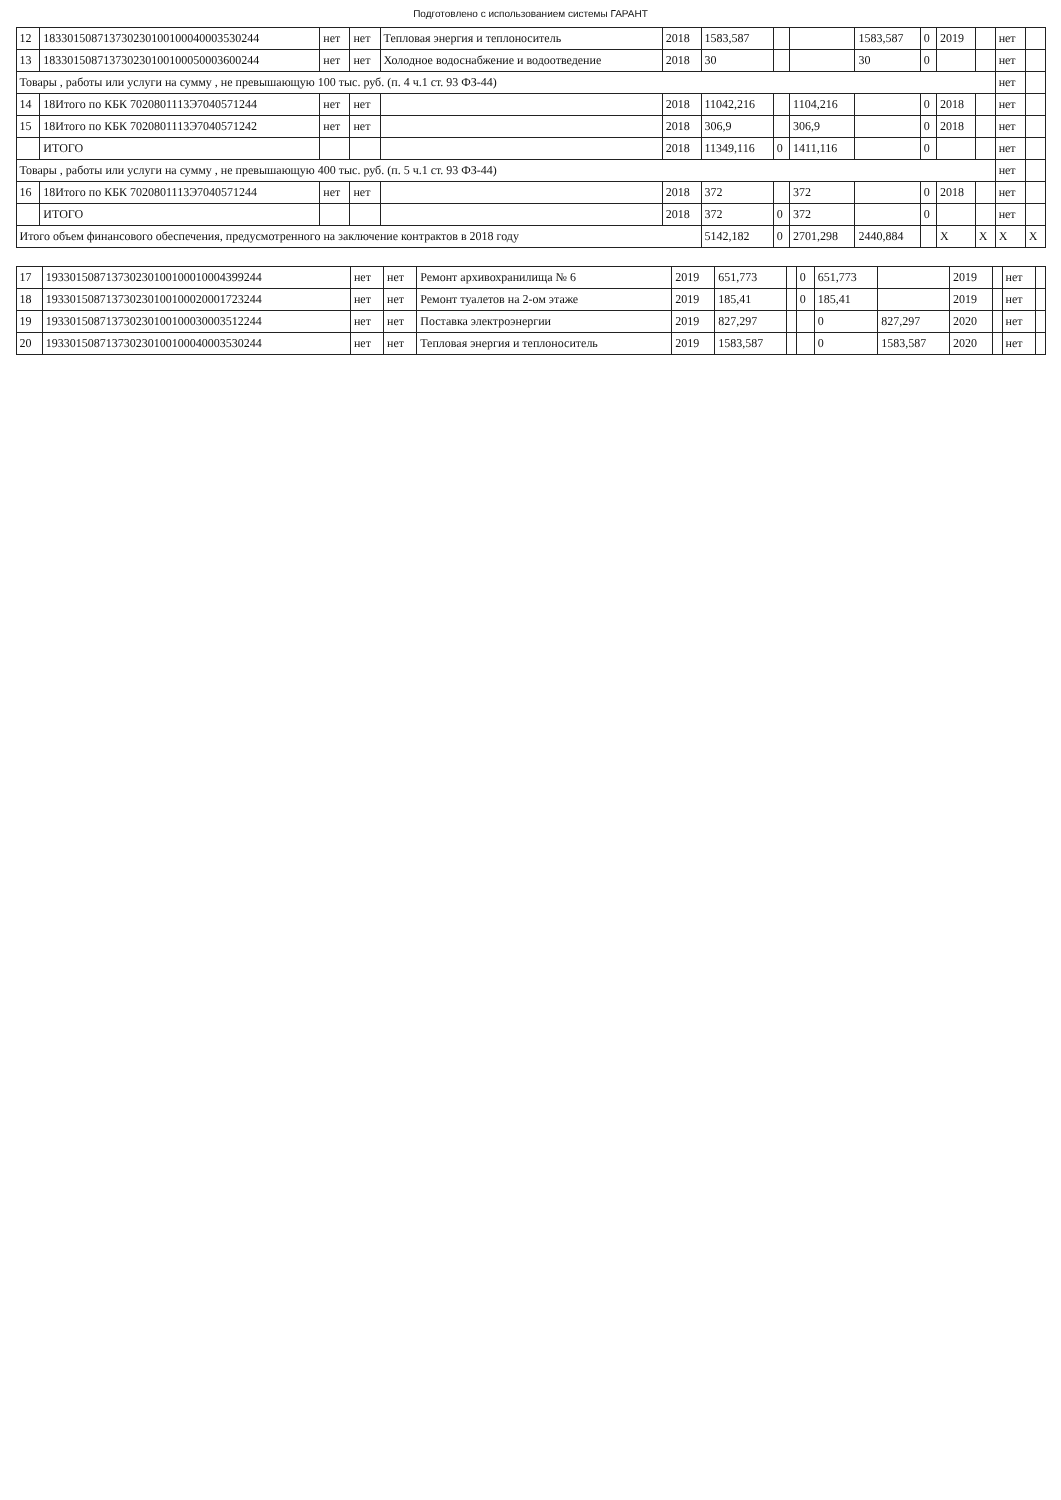Подготовлено с использованием системы ГАРАНТ
| 12 | 183301508713730230100100040003530244 | нет | нет | Тепловая энергия и теплоноситель | 2018 | 1583,587 | | | 1583,587 | 0 | 2019 | | нет | |
| 13 | 183301508713730230100100050003600244 | нет | нет | Холодное водоснабжение и водоотведение | 2018 | 30 | | | 30 | 0 | | | нет | |
| Товары , работы или услуги на сумму , не превышающую 100 тыс. руб. (п. 4 ч.1 ст. 93 ФЗ-44) | | | | | | | | | | | | | нет | |
| 14 | 18Итого по КБК 7020801113Э7040571244 | нет | нет | | 2018 | 11042,216 | | 1104,216 | | 0 | 2018 | | нет | |
| 15 | 18Итого по КБК 7020801113Э7040571242 | нет | нет | | 2018 | 306,9 | | 306,9 | | 0 | 2018 | | нет | |
| | ИТОГО | | | | 2018 | 11349,116 | 0 | 1411,116 | | 0 | | | нет | |
| Товары , работы или услуги на сумму , не превышающую 400 тыс. руб. (п. 5 ч.1 ст. 93 ФЗ-44) | | | | | | | | | | | | | нет | |
| 16 | 18Итого по КБК 7020801113Э7040571244 | нет | нет | | 2018 | 372 | | 372 | | 0 | 2018 | | нет | |
| | ИТОГО | | | | 2018 | 372 | 0 | 372 | | 0 | | | нет | |
| Итого объем финансового обеспечения, предусмотренного на заключение контрактов в 2018 году | | | | | | 5142,182 | 0 | 2701,298 | 2440,884 | | X | X | X | X |
| 17 | 193301508713730230100100010004399244 | нет | нет | Ремонт архивохранилища № 6 | 2019 | 651,773 | | 0 | 651,773 | | 2019 | | нет | |
| 18 | 193301508713730230100100020001723244 | нет | нет | Ремонт туалетов на 2-ом этаже | 2019 | 185,41 | | 0 | 185,41 | | 2019 | | нет | |
| 19 | 193301508713730230100100030003512244 | нет | нет | Поставка электроэнергии | 2019 | 827,297 | | | 0 | 827,297 | 2020 | | нет | |
| 20 | 193301508713730230100100040003530244 | нет | нет | Тепловая энергия и теплоноситель | 2019 | 1583,587 | | | 0 | 1583,587 | 2020 | | нет | |